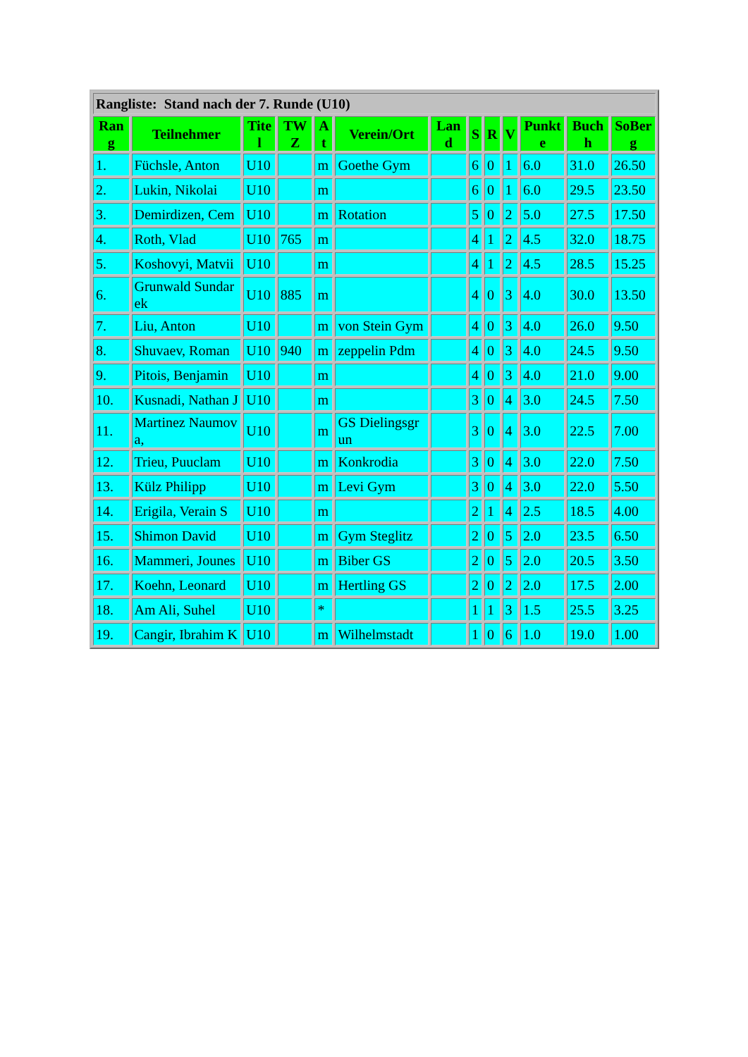| Rangliste: Stand nach der 7. Runde (U10) | | | | | | | | | | | | |
| Ran g | Teilnehmer | Tite l | TW Z | A t | Verein/Ort | Lan d | S | R | V | Punkt e | Buch h | SoBer g |
| 1. | Füchsle, Anton | U10 | | m | Goethe Gym | | 6 | 0 | 1 | 6.0 | 31.0 | 26.50 |
| 2. | Lukin, Nikolai | U10 | | m | | | 6 | 0 | 1 | 6.0 | 29.5 | 23.50 |
| 3. | Demirdizen, Cem | U10 | | m | Rotation | | 5 | 0 | 2 | 5.0 | 27.5 | 17.50 |
| 4. | Roth, Vlad | U10 | 765 | m | | | 4 | 1 | 2 | 4.5 | 32.0 | 18.75 |
| 5. | Koshovyi, Matvii | U10 | | m | | | 4 | 1 | 2 | 4.5 | 28.5 | 15.25 |
| 6. | Grunwald Sundarek | U10 | 885 | m | | | 4 | 0 | 3 | 4.0 | 30.0 | 13.50 |
| 7. | Liu, Anton | U10 | | m | von Stein Gym | | 4 | 0 | 3 | 4.0 | 26.0 | 9.50 |
| 8. | Shuvaev, Roman | U10 | 940 | m | zeppelin Pdm | | 4 | 0 | 3 | 4.0 | 24.5 | 9.50 |
| 9. | Pitois, Benjamin | U10 | | m | | | 4 | 0 | 3 | 4.0 | 21.0 | 9.00 |
| 10. | Kusnadi, Nathan J | U10 | | m | | | 3 | 0 | 4 | 3.0 | 24.5 | 7.50 |
| 11. | Martinez Naumova, | U10 | | m | GS Dielingsgrun | | 3 | 0 | 4 | 3.0 | 22.5 | 7.00 |
| 12. | Trieu, Puuclam | U10 | | m | Konkrodia | | 3 | 0 | 4 | 3.0 | 22.0 | 7.50 |
| 13. | Külz Philipp | U10 | | m | Levi Gym | | 3 | 0 | 4 | 3.0 | 22.0 | 5.50 |
| 14. | Erigila, Verain S | U10 | | m | | | 2 | 1 | 4 | 2.5 | 18.5 | 4.00 |
| 15. | Shimon David | U10 | | m | Gym Steglitz | | 2 | 0 | 5 | 2.0 | 23.5 | 6.50 |
| 16. | Mammeri, Jounes | U10 | | m | Biber GS | | 2 | 0 | 5 | 2.0 | 20.5 | 3.50 |
| 17. | Koehn, Leonard | U10 | | m | Hertling GS | | 2 | 0 | 2 | 2.0 | 17.5 | 2.00 |
| 18. | Am Ali, Suhel | U10 | | * | | | 1 | 1 | 3 | 1.5 | 25.5 | 3.25 |
| 19. | Cangir, Ibrahim K | U10 | | m | Wilhelmstadt | | 1 | 0 | 6 | 1.0 | 19.0 | 1.00 |